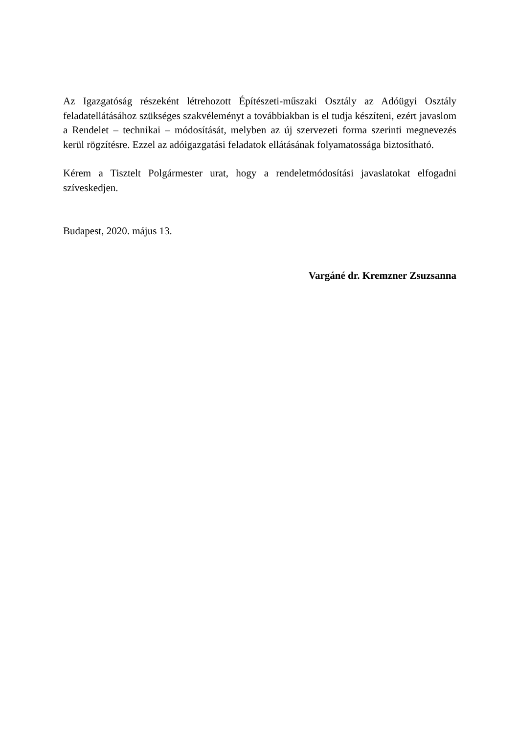Az Igazgatóság részeként létrehozott Építészeti-műszaki Osztály az Adóügyi Osztály feladatellátásához szükséges szakvéleményt a továbbiakban is el tudja készíteni, ezért javaslom a Rendelet – technikai – módosítását, melyben az új szervezeti forma szerinti megnevezés kerül rögzítésre. Ezzel az adóigazgatási feladatok ellátásának folyamatossága biztosítható.
Kérem a Tisztelt Polgármester urat, hogy a rendeletmódosítási javaslatokat elfogadni szíveskedjen.
Budapest, 2020. május 13.
Vargáné dr. Kremzner Zsuzsanna